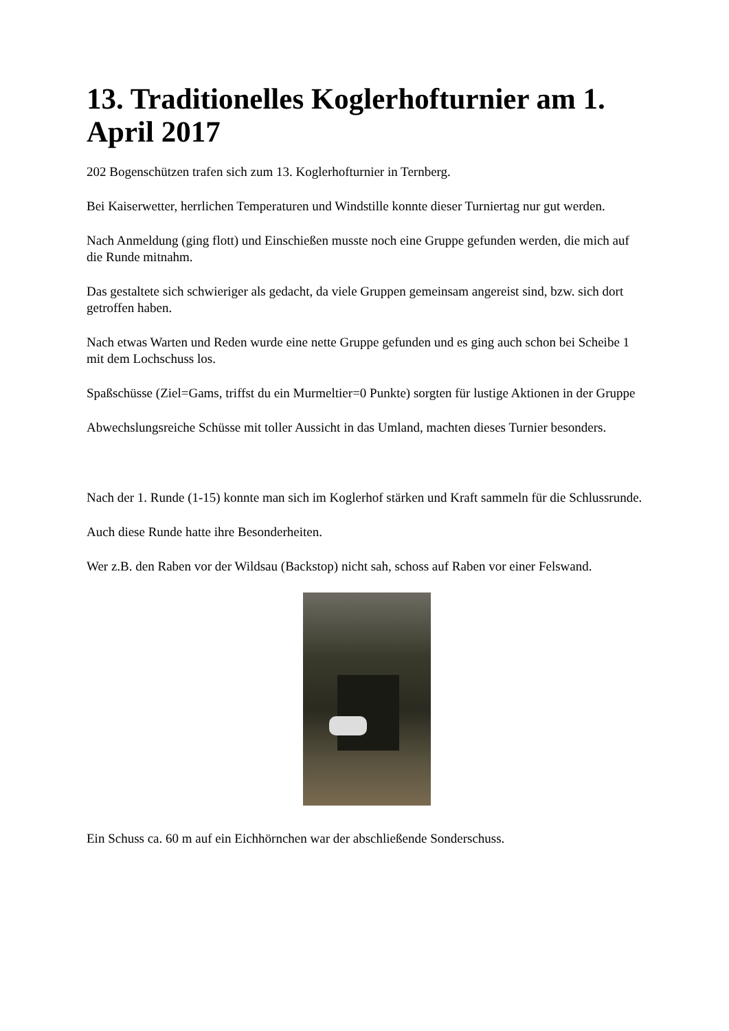13. Traditionelles Koglerhofturnier am 1. April 2017
202 Bogenschützen trafen sich zum 13. Koglerhofturnier in Ternberg.
Bei Kaiserwetter, herrlichen Temperaturen und Windstille konnte dieser Turniertag nur gut werden.
Nach Anmeldung (ging flott) und Einschießen musste noch eine Gruppe gefunden werden, die mich auf die Runde mitnahm.
Das gestaltete sich schwieriger als gedacht, da viele Gruppen gemeinsam angereist sind, bzw. sich dort getroffen haben.
Nach etwas Warten und Reden wurde eine nette Gruppe gefunden und es ging auch schon bei Scheibe 1 mit dem Lochschuss los.
Spaßschüsse (Ziel=Gams, triffst du ein Murmeltier=0 Punkte) sorgten für lustige Aktionen in der Gruppe
Abwechslungsreiche Schüsse mit toller Aussicht in das Umland, machten dieses Turnier besonders.
Nach der 1. Runde (1-15) konnte man sich im Koglerhof stärken und Kraft sammeln für die Schlussrunde.
Auch diese Runde hatte ihre Besonderheiten.
Wer z.B. den Raben vor der Wildsau (Backstop) nicht sah, schoss auf Raben vor einer Felswand.
Ein Schuss ca. 60 m auf ein Eichhörnchen war der abschließende Sonderschuss.